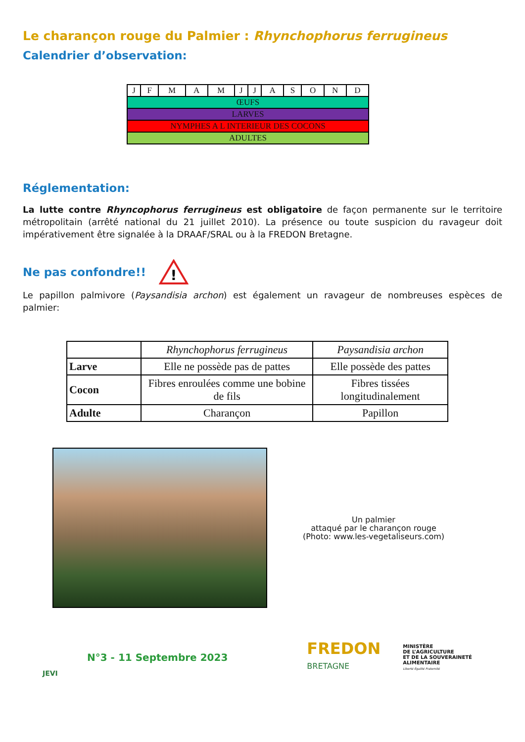Le charançon rouge du Palmier : Rhynchophorus ferrugineus
Calendrier d’observation:
| J | F | M | A | M | J | J | A | S | O | N | D |
| --- | --- | --- | --- | --- | --- | --- | --- | --- | --- | --- | --- |
| ŒUFS | | | | | | | | | | | |
| LARVES | | | | | | | | | | | |
| NYMPHES A L INTERIEUR DES COCONS | | | | | | | | | | | |
| ADULTES | | | | | | | | | | | |
Réglementation:
La lutte contre Rhyncophorus ferrugineus est obligatoire de façon permanente sur le territoire métropolitain (arrêté national du 21 juillet 2010). La présence ou toute suspicion du ravageur doit impérativement être signalée à la DRAAF/SRAL ou à la FREDON Bretagne.
Ne pas confondre!!
!
Le papillon palmivore (Paysandisia archon) est également un ravageur de nombreuses espèces de palmier:
| | Rhynchophorus ferrugineus | Paysandisia archon |
| --- | --- | --- |
| Larve | Elle ne possède pas de pattes | Elle possède des pattes |
| Cocon | Fibres enroulées comme une bobine de fils | Fibres tissées longitudinalement |
| Adulte | Charançon | Papillon |
Un palmier
attaqué par le charançon rouge
(Photo: www.les-vegetaliseurs.com)
JEVI
N°3 - 11 Septembre 2023
FREDON
BRETAGNE
MINISTÈRE
DE L’AGRICULTURE
ET DE LA SOUVERAINETÉ
ALIMENTAIRE
Liberté Égalité Fraternité